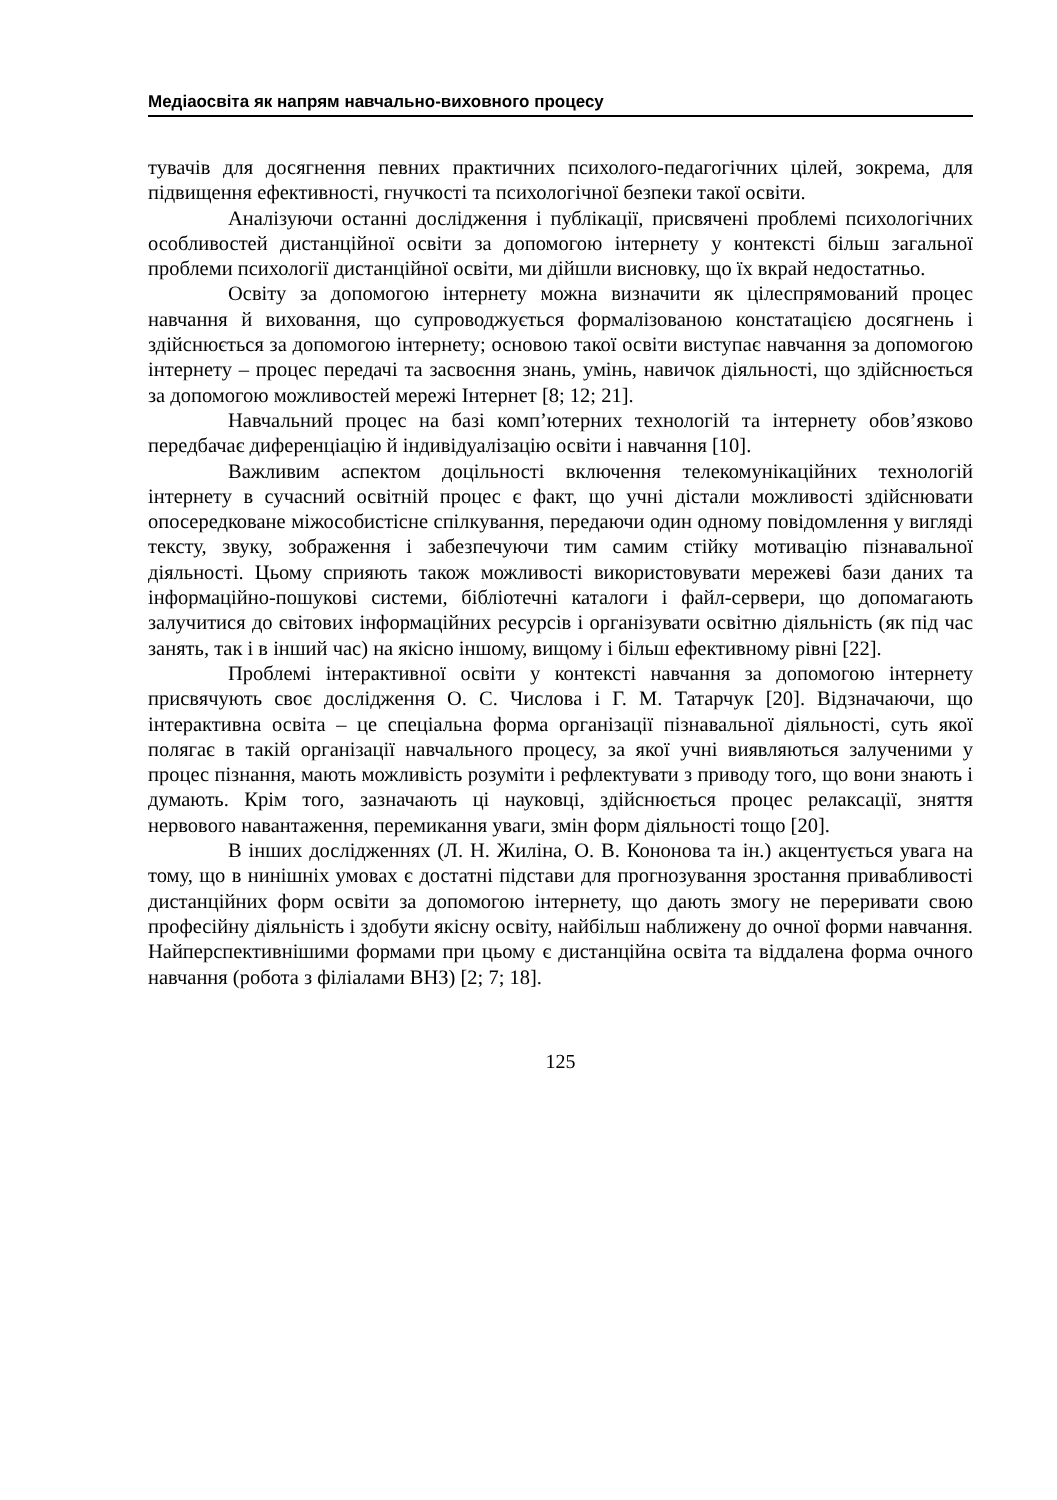Медіаосвіта як напрям навчально-виховного процесу
тувачів для досягнення певних практичних психолого-педагогічних цілей, зокрема, для підвищення ефективності, гнучкості та психологічної безпеки такої освіти.
Аналізуючи останні дослідження і публікації, присвячені проблемі психологічних особливостей дистанційної освіти за допомогою інтернету у контексті більш загальної проблеми психології дистанційної освіти, ми дійшли висновку, що їх вкрай недостатньо.
Освіту за допомогою інтернету можна визначити як цілеспрямований процес навчання й виховання, що супроводжується формалізованою констатацією досягнень і здійснюється за допомогою інтернету; основою такої освіти виступає навчання за допомогою інтернету – процес передачі та засвоєння знань, умінь, навичок діяльності, що здійснюється за допомогою можливостей мережі Інтернет [8; 12; 21].
Навчальний процес на базі комп’ютерних технологій та інтернету обов’язково передбачає диференціацію й індивідуалізацію освіти і навчання [10].
Важливим аспектом доцільності включення телекомунікаційних технологій інтернету в сучасний освітній процес є факт, що учні дістали можливості здійснювати опосередковане міжособистісне спілкування, передаючи один одному повідомлення у вигляді тексту, звуку, зображення і забезпечуючи тим самим стійку мотивацію пізнавальної діяльності. Цьому сприяють також можливості використовувати мережеві бази даних та інформаційно-пошукові системи, бібліотечні каталоги і файл-сервери, що допомагають залучитися до світових інформаційних ресурсів і організувати освітню діяльність (як під час занять, так і в інший час) на якісно іншому, вищому і більш ефективному рівні [22].
Проблемі інтерактивної освіти у контексті навчання за допомогою інтернету присвячують своє дослідження О. С. Числова і Г. М. Татарчук [20]. Відзначаючи, що інтерактивна освіта – це спеціальна форма організації пізнавальної діяльності, суть якої полягає в такій організації навчального процесу, за якої учні виявляються залученими у процес пізнання, мають можливість розуміти і рефлектувати з приводу того, що вони знають і думають. Крім того, зазначають ці науковці, здійснюється процес релаксації, зняття нервового навантаження, перемикання уваги, змін форм діяльності тощо [20].
В інших дослідженнях (Л. Н. Жиліна, О. В. Кононова та ін.) акцентується увага на тому, що в нинішніх умовах є достатні підстави для прогнозування зростання привабливості дистанційних форм освіти за допомогою інтернету, що дають змогу не переривати свою професійну діяльність і здобути якісну освіту, найбільш наближену до очної форми навчання. Найперспективнішими формами при цьому є дистанційна освіта та віддалена форма очного навчання (робота з філіалами ВНЗ) [2; 7; 18].
125